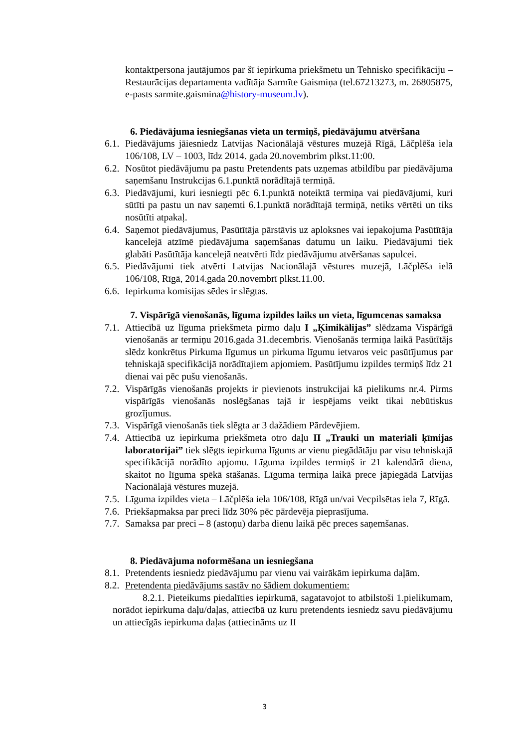kontaktpersona jautājumos par šī iepirkuma priekšmetu un Tehnisko specifikāciju – Restaurācijas departamenta vadītāja Sarmīte Gaismiņa (tel.67213273, m. 26805875, e-pasts sarmite.gaismina@history-museum.lv).
6. Piedāvājuma iesniegšanas vieta un termiņš, piedāvājumu atvēršana
6.1. Piedāvājums jāiesniedz Latvijas Nacionālajā vēstures muzejā Rīgā, Lāčplēša iela 106/108, LV – 1003, līdz 2014. gada 20.novembrim plkst.11:00.
6.2. Nosūtot piedāvājumu pa pastu Pretendents pats uzņemas atbildību par piedāvājuma saņemšanu Instrukcijas 6.1.punktā norādītajā termiņā.
6.3. Piedāvājumi, kuri iesniegti pēc 6.1.punktā noteiktā termiņa vai piedāvājumi, kuri sūtīti pa pastu un nav saņemti 6.1.punktā norādītajā termiņā, netiks vērtēti un tiks nosūtīti atpakaļ.
6.4. Saņemot piedāvājumus, Pasūtītāja pārstāvis uz aploksnes vai iepakojuma Pasūtītāja kancelejā atzīmē piedāvājuma saņemšanas datumu un laiku. Piedāvājumi tiek glabāti Pasūtītāja kancelejā neatvērti līdz piedāvājumu atvēršanas sapulcei.
6.5. Piedāvājumi tiek atvērti Latvijas Nacionālajā vēstures muzejā, Lāčplēša ielā 106/108, Rīgā, 2014.gada 20.novembrī plkst.11.00.
6.6. Iepirkuma komisijas sēdes ir slēgtas.
7. Vispārīgā vienošanās, līguma izpildes laiks un vieta, līgumcenas samaksa
7.1. Attiecībā uz līguma priekšmeta pirmo daļu I „Ķimikālijas” slēdzama Vispārīgā vienošanās ar termiņu 2016.gada 31.decembris. Vienošanās termiņa laikā Pasūtītājs slēdz konkrētus Pirkuma līgumus un pirkuma līgumu ietvaros veic pasūtījumus par tehniskajā specifikācijā norādītajiem apjomiem. Pasūtījumu izpildes termiņš līdz 21 dienai vai pēc pušu vienošanās.
7.2. Vispārīgās vienošanās projekts ir pievienots instrukcijai kā pielikums nr.4. Pirms vispārīgās vienošanās noslēgšanas tajā ir iespējams veikt tikai nebūtiskus grozījumus.
7.3. Vispārīgā vienošanās tiek slēgta ar 3 dažādiem Pārdevējiem.
7.4. Attiecībā uz iepirkuma priekšmeta otro daļu II „Trauki un materiāli ķīmijas laboratorijai” tiek slēgts iepirkuma līgums ar vienu piegādātāju par visu tehniskajā specifikācijā norādīto apjomu. Līguma izpildes termiņš ir 21 kalendārā diena, skaitot no līguma spēkā stāšanās. Līguma termiņa laikā prece jāpiegādā Latvijas Nacionālajā vēstures muzejā.
7.5. Līguma izpildes vieta – Lāčplēša iela 106/108, Rīgā un/vai Vecpilsētas iela 7, Rīgā.
7.6. Priekšapmaksa par preci līdz 30% pēc pārdevēja pieprasījuma.
7.7. Samaksa par preci – 8 (astoņu) darba dienu laikā pēc preces saņemšanas.
8. Piedāvājuma noformēšana un iesniegšana
8.1. Pretendents iesniedz piedāvājumu par vienu vai vairākām iepirkuma daļām.
8.2. Pretendenta piedāvājums sastāv no šādiem dokumentiem:
8.2.1. Pieteikums piedalīties iepirkumā, sagatavojot to atbilstoši 1.pielikumam, norādot iepirkuma daļu/daļas, attiecībā uz kuru pretendents iesniedz savu piedāvājumu un attiecīgās iepirkuma daļas (attiecināms uz II
3